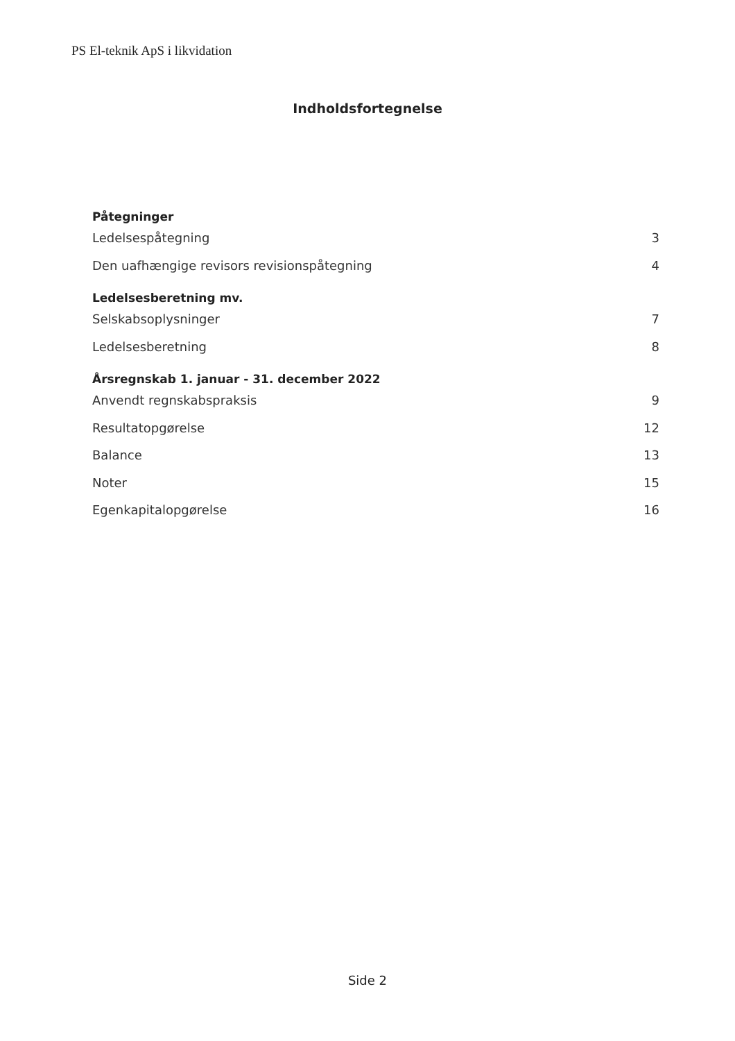PS El-teknik ApS i likvidation
Indholdsfortegnelse
Påtegninger
Ledelsespåtegning 3
Den uafhængige revisors revisionspåtegning 4
Ledelsesberetning mv.
Selskabsoplysninger 7
Ledelsesberetning 8
Årsregnskab 1. januar - 31. december 2022
Anvendt regnskabspraksis 9
Resultatopgørelse 12
Balance 13
Noter 15
Egenkapitalopgørelse 16
Side 2